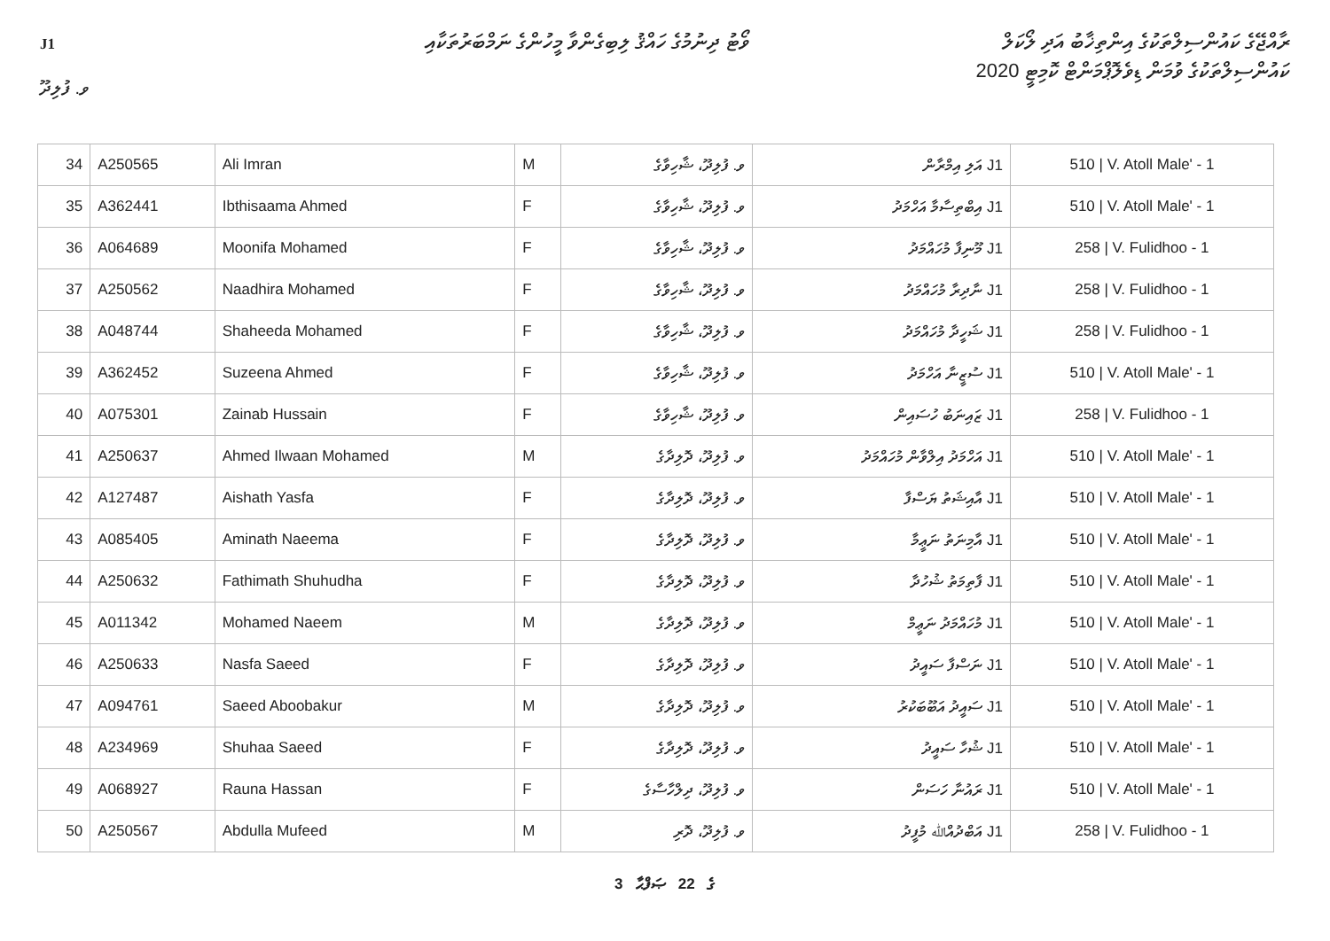J1
ވޯޓު ދިނުމުގެ ހައްޤު ލިބިގެންވާ މީހުންގެ ނަމްބަރުތަކާއި
ރާއްޖޭގެ ކައުންސިލްތަކުގެ އިންތިޚާބު އަދި ލޯކަލް
ކައުންސިލްތަކުގެ ވުމަން ޑިވެލޮޕްމަންޓް ކޮމިޓީ 2020
ވ. ފުލިދޫ
| 34 | A250565 | Ali Imran | M | ވ. ފުލިދޫ، ޝާހިވާގެ | J1 އަލި އިމްރާން | 510 / V. Atoll Male' - 1 |
| 35 | A362441 | Ibthisaama Ahmed | F | ވ. ފުލިދޫ، ޝާހިވާގެ | J1 އިބްތިސާމާ އަހްމަދު | 510 / V. Atoll Male' - 1 |
| 36 | A064689 | Moonifa Mohamed | F | ވ. ފުލިދޫ، ޝާހިވާގެ | J1 މޫނިފާ މުހައްމަދު | 258 / V. Fulidhoo - 1 |
| 37 | A250562 | Naadhira Mohamed | F | ވ. ފުލިދޫ، ޝާހިވާގެ | J1 ނާދިރާ މުހައްމަދު | 258 / V. Fulidhoo - 1 |
| 38 | A048744 | Shaheeda Mohamed | F | ވ. ފުލިދޫ، ޝާހިވާގެ | J1 ޝަހީދާ މުހައްމަދު | 258 / V. Fulidhoo - 1 |
| 39 | A362452 | Suzeena Ahmed | F | ވ. ފުލިދޫ، ޝާހިވާގެ | J1 ސުޒީނާ އަހްމަދު | 510 / V. Atoll Male' - 1 |
| 40 | A075301 | Zainab Hussain | F | ވ. ފުލިދޫ، ޝާހިވާގެ | J1 ޒައިނަބު ހުސައިން | 258 / V. Fulidhoo - 1 |
| 41 | A250637 | Ahmed Ilwaan Mohamed | M | ވ. ފުލިދޫ، ދޮލިދާގެ | J1 އަހްމަދު އިލްވާން މުހައްމަދު | 510 / V. Atoll Male' - 1 |
| 42 | A127487 | Aishath Yasfa | F | ވ. ފުލިދޫ، ދޮލިދާގެ | J1 އާއިޝަތު ޔަސްފާ | 510 / V. Atoll Male' - 1 |
| 43 | A085405 | Aminath Naeema | F | ވ. ފުލިދޫ، ދޮލިދާގެ | J1 އާމިނަތު ނަޢީމާ | 510 / V. Atoll Male' - 1 |
| 44 | A250632 | Fathimath Shuhudha | F | ވ. ފުލިދޫ، ދޮލިދާގެ | J1 ފާތިމަތު ޝުހުދާ | 510 / V. Atoll Male' - 1 |
| 45 | A011342 | Mohamed Naeem | M | ވ. ފުލިދޫ، ދޮލިދާގެ | J1 މުހައްމަދު ނަޢީމް | 510 / V. Atoll Male' - 1 |
| 46 | A250633 | Nasfa Saeed | F | ވ. ފުލިދޫ، ދޮލިދާގެ | J1 ނަސްފާ ސައީދު | 510 / V. Atoll Male' - 1 |
| 47 | A094761 | Saeed Aboobakur | M | ވ. ފުލިދޫ، ދޮލިދާގެ | J1 ސައީދު އަބޫބަކުރު | 510 / V. Atoll Male' - 1 |
| 48 | A234969 | Shuhaa Saeed | F | ވ. ފުލިދޫ، ދޮލިދާގެ | J1 ޝުހާ ސައީދު | 510 / V. Atoll Male' - 1 |
| 49 | A068927 | Rauna Hassan | F | ވ. ފުލިދޫ، ދިލްހާސާގެ | J1 ރައުނާ ހަސަން | 510 / V. Atoll Male' - 1 |
| 50 | A250567 | Abdulla Mufeed | M | ވ. ފުލިދޫ، ދޮރި | J1 އަބްދުއްﷲ މުފީދު | 258 / V. Fulidhoo - 1 |
3 ގެ 22 ޞަފްޙާ